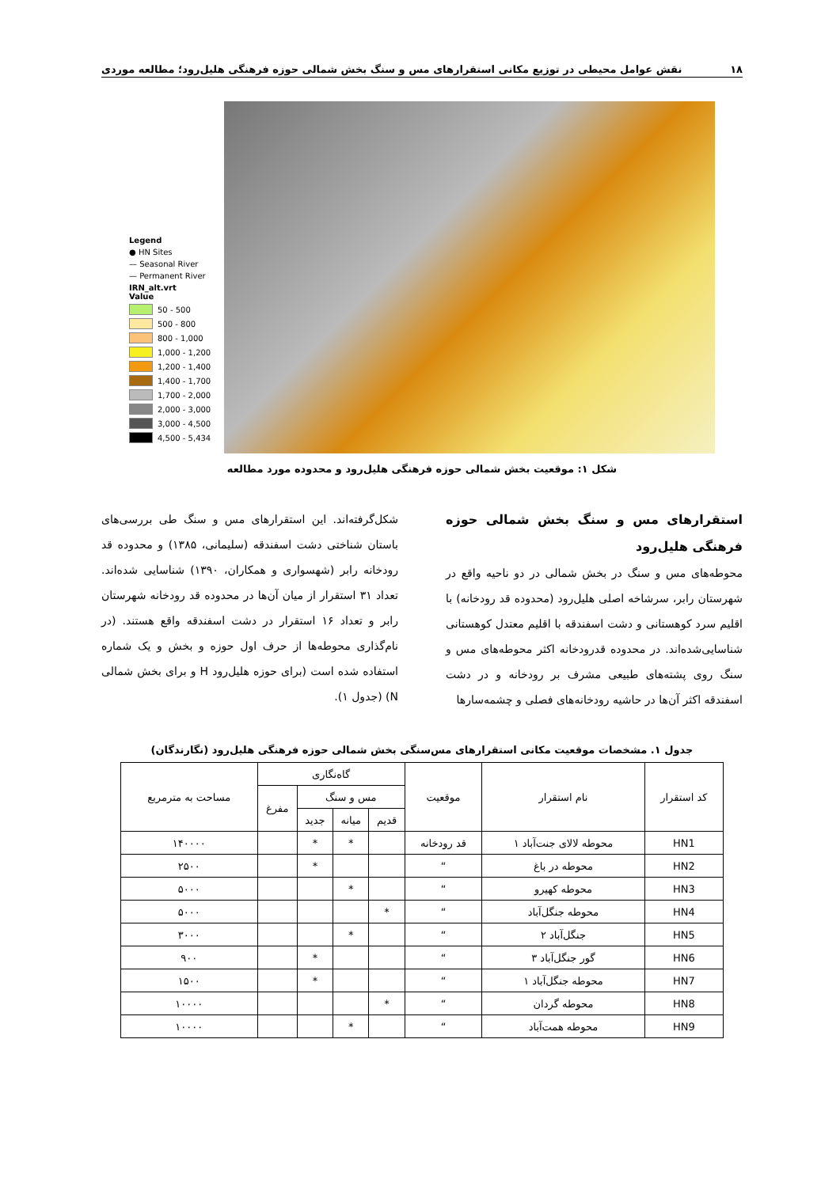۱۸ نقش عوامل محیطی در توزیع مکانی استقرارهای مس و سنگ بخش شمالی حوزه فرهنگی هلیل‌رود؛ مطالعه موردی
Legend
● HN Sites
— Seasonal River
— Permanent River
IRN_alt.vrt
Value
50 - 500
500 - 800
800 - 1,000
1,000 - 1,200
1,200 - 1,400
1,400 - 1,700
1,700 - 2,000
2,000 - 3,000
3,000 - 4,500
4,500 - 5,434
شکل ۱: موقعیت بخش شمالی حوزه فرهنگی هلیل‌رود و محدوده مورد مطالعه
استقرارهای مس و سنگ بخش شمالی حوزه فرهنگی هلیل‌رود
محوطه‌های مس و سنگ در بخش شمالی در دو ناحیه واقع در شهرستان رابر، سرشاخه اصلی هلیل‌رود (محدوده قد رودخانه) با اقلیم سرد کوهستانی و دشت اسفندقه با اقلیم معتدل کوهستانی شناسایی‌شده‌اند. در محدوده قدرودخانه اکثر محوطه‌های مس و سنگ روی پشته‌های طبیعی مشرف بر رودخانه و در دشت اسفندقه اکثر آن‌ها در حاشیه رودخانه‌های فصلی و چشمه‌سارها
شکل‌گرفته‌اند. این استقرارهای مس و سنگ طی بررسی‌های باستان شناختی دشت اسفندقه (سلیمانی، ۱۳۸۵) و محدوده قد رودخانه رابر (شهسواری و همکاران، ۱۳۹۰) شناسایی شده‌اند. تعداد ۳۱ استقرار از میان آن‌ها در محدوده قد رودخانه شهرستان رابر و تعداد ۱۶ استقرار در دشت اسفندقه واقع هستند. (در نام‌گذاری محوطه‌ها از حرف اول حوزه و بخش و یک شماره استفاده شده است (برای حوزه هلیل‌رود H و برای بخش شمالی N) (جدول ۱).
جدول ۱. مشخصات موقعیت مکانی استقرارهای مس‌سنگی بخش شمالی حوزه فرهنگی هلیل‌رود (نگارندگان)
| کد استقرار | نام استقرار | موقعیت | گاه‌نگاری | | | | مساحت به مترمربع |
| --- | --- | --- | --- | --- | --- | --- | --- |
| | | | مس و سنگ | | | مفرغ | |
| | | | قدیم | میانه | جدید | | |
| HN1 | محوطه لالای جنت‌آباد ۱ | قد رودخانه | | * | * | | ۱۴۰۰۰۰ |
| HN2 | محوطه در باغ | “ | | | * | | ۲۵۰۰ |
| HN3 | محوطه کهیرو | “ | | * | | | ۵۰۰۰ |
| HN4 | محوطه جنگل‌آباد | “ | * | | | | ۵۰۰۰ |
| HN5 | جنگل‌آباد ۲ | “ | | * | | | ۳۰۰۰ |
| HN6 | گور جنگل‌آباد ۳ | “ | | | * | | ۹۰۰ |
| HN7 | محوطه جنگل‌آباد ۱ | “ | | | * | | ۱۵۰۰ |
| HN8 | محوطه گردان | “ | * | | | | ۱۰۰۰۰ |
| HN9 | محوطه همت‌آباد | “ | | * | | | ۱۰۰۰۰ |